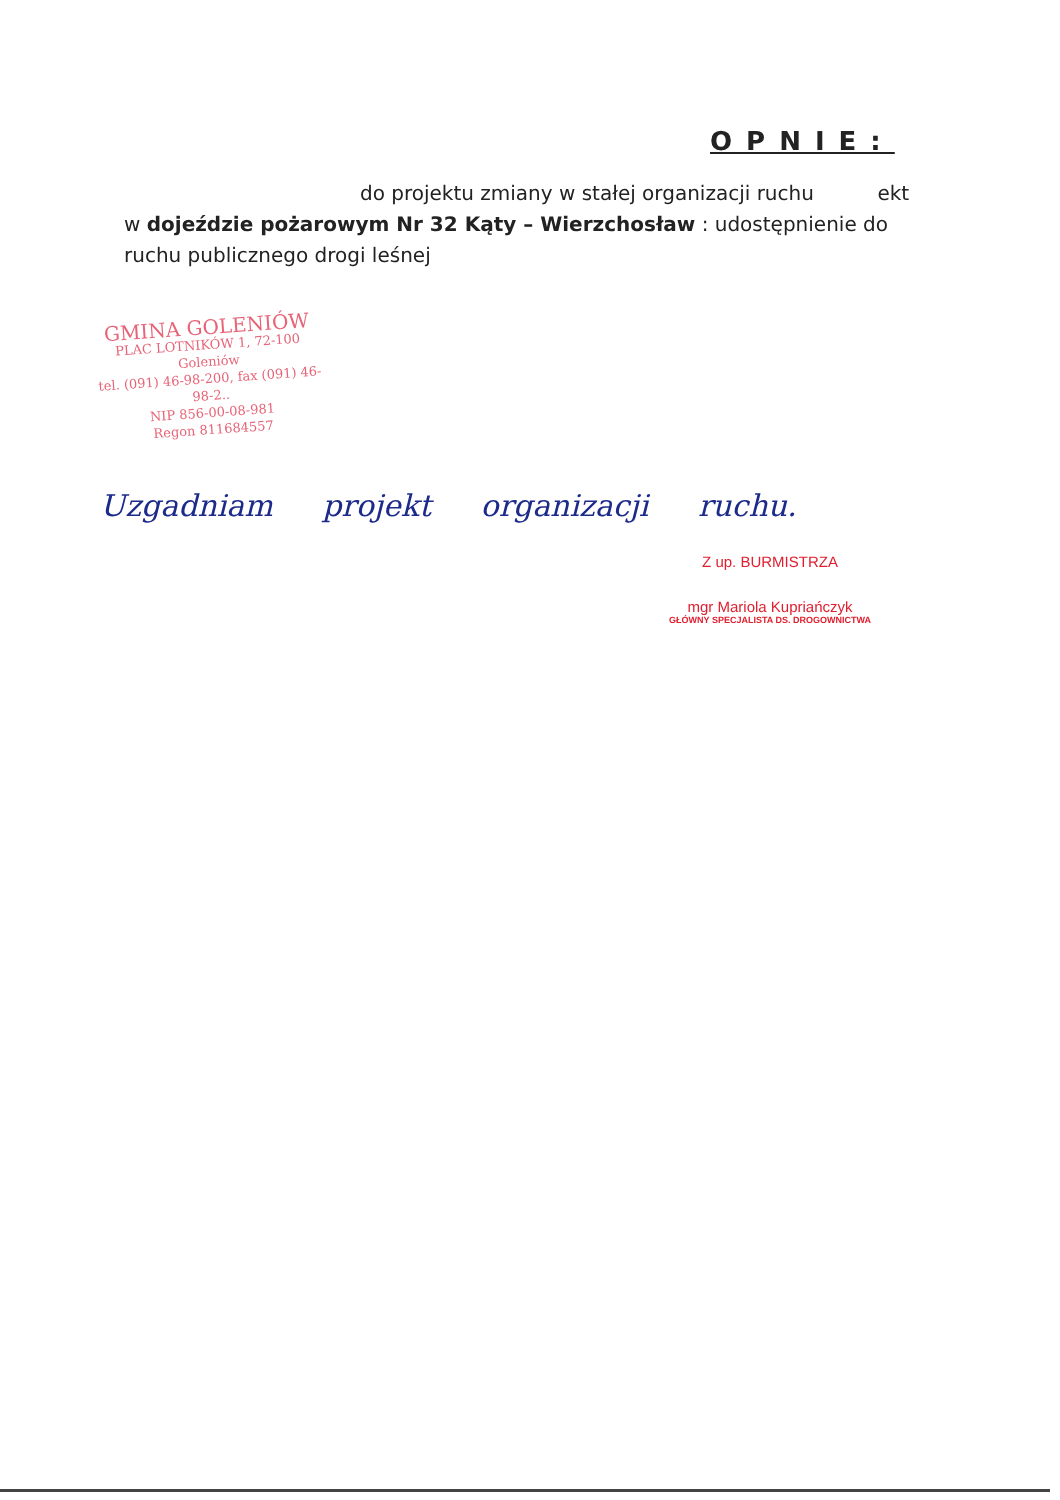OPNIE:
do projektu zmiany w stałej organizacji ruchu ekt
w dojeździe pożarowym Nr 32 Kąty – Wierzchosław : udostępnienie do ruchu publicznego drogi leśnej
GMINA GOLENIÓW
PLAC LOTNIKÓW 1, 72-100 Goleniów
tel. (091) 46-98-200, fax (091) 46-98-2..
NIP 856-00-08-981
Regon 811684557
Uzgadniam projekt organizacji ruchu.
Z up. BURMISTRZA
mgr Mariola Kupriańczyk
GŁÓWNY SPECJALISTA DS. DROGOWNICTWA